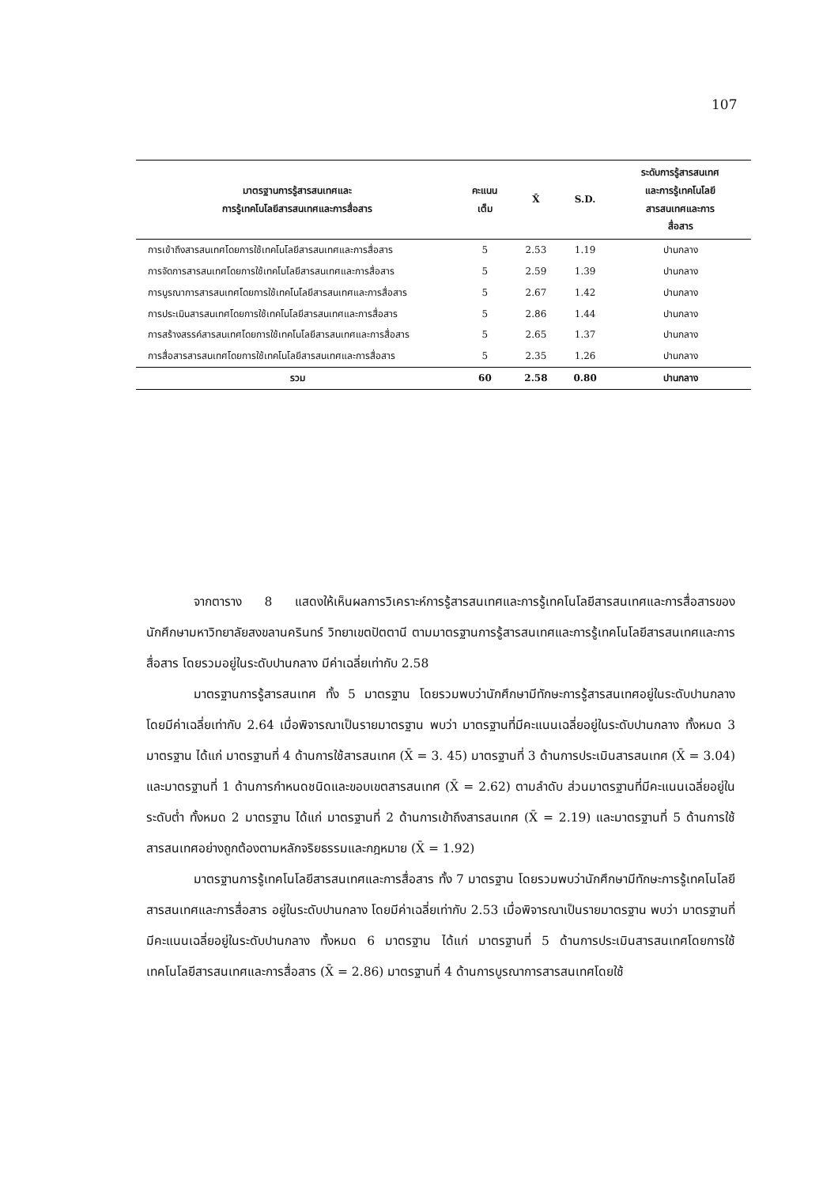107
| มาตรฐานการรู้สารสนเทศและ การรู้เทคโนโลยีสารสนเทศและการสื่อสาร | คะแนน เต็ม | X̄ | S.D. | ระดับการรู้สารสนเทศ และการรู้เทคโนโลยี สารสนเทศและการ สื่อสาร |
| --- | --- | --- | --- | --- |
| การเข้าถึงสารสนเทศโดยการใช้เทคโนโลยีสารสนเทศและการสื่อสาร | 5 | 2.53 | 1.19 | ปานกลาง |
| การจัดการสารสนเทศโดยการใช้เทคโนโลยีสารสนเทศและการสื่อสาร | 5 | 2.59 | 1.39 | ปานกลาง |
| การบูรณาการสารสนเทศโดยการใช้เทคโนโลยีสารสนเทศและการสื่อสาร | 5 | 2.67 | 1.42 | ปานกลาง |
| การประเมินสารสนเทศโดยการใช้เทคโนโลยีสารสนเทศและการสื่อสาร | 5 | 2.86 | 1.44 | ปานกลาง |
| การสร้างสรรค์สารสนเทศโดยการใช้เทคโนโลยีสารสนเทศและการสื่อสาร | 5 | 2.65 | 1.37 | ปานกลาง |
| การสื่อสารสารสนเทศโดยการใช้เทคโนโลยีสารสนเทศและการสื่อสาร | 5 | 2.35 | 1.26 | ปานกลาง |
| รวม | 60 | 2.58 | 0.80 | ปานกลาง |
จากตาราง 8 แสดงให้เห็นผลการวิเคราะห์การรู้สารสนเทศและการรู้เทคโนโลยีสารสนเทศและการสื่อสารของนักศึกษามหาวิทยาลัยสงขลานครินทร์ วิทยาเขตปัตตานี ตามมาตรฐานการรู้สารสนเทศและการรู้เทคโนโลยีสารสนเทศและการสื่อสาร โดยรวมอยู่ในระดับปานกลาง มีค่าเฉลี่ยเท่ากับ 2.58
มาตรฐานการรู้สารสนเทศ ทั้ง 5 มาตรฐาน โดยรวมพบว่านักศึกษามีทักษะการรู้สารสนเทศอยู่ในระดับปานกลาง โดยมีค่าเฉลี่ยเท่ากับ 2.64 เมื่อพิจารณาเป็นรายมาตรฐาน พบว่า มาตรฐานที่มีคะแนนเฉลี่ยอยู่ในระดับปานกลาง ทั้งหมด 3 มาตรฐาน ได้แก่ มาตรฐานที่ 4 ด้านการใช้สารสนเทศ (X̄ = 3. 45) มาตรฐานที่ 3 ด้านการประเมินสารสนเทศ (X̄ = 3.04) และมาตรฐานที่ 1 ด้านการกำหนดชนิดและขอบเขตสารสนเทศ (X̄ = 2.62) ตามลำดับ ส่วนมาตรฐานที่มีคะแนนเฉลี่ยอยู่ในระดับต่ำ ทั้งหมด 2 มาตรฐาน ได้แก่ มาตรฐานที่ 2 ด้านการเข้าถึงสารสนเทศ (X̄ = 2.19) และมาตรฐานที่ 5 ด้านการใช้สารสนเทศอย่างถูกต้องตามหลักจริยธรรมและกฎหมาย (X̄ = 1.92)
มาตรฐานการรู้เทคโนโลยีสารสนเทศและการสื่อสาร ทั้ง 7 มาตรฐาน โดยรวมพบว่านักศึกษามีทักษะการรู้เทคโนโลยีสารสนเทศและการสื่อสาร อยู่ในระดับปานกลาง โดยมีค่าเฉลี่ยเท่ากับ 2.53 เมื่อพิจารณาเป็นรายมาตรฐาน พบว่า มาตรฐานที่มีคะแนนเฉลี่ยอยู่ในระดับปานกลาง ทั้งหมด 6 มาตรฐาน ได้แก่ มาตรฐานที่ 5 ด้านการประเมินสารสนเทศโดยการใช้เทคโนโลยีสารสนเทศและการสื่อสาร (X̄ = 2.86) มาตรฐานที่ 4 ด้านการบูรณาการสารสนเทศโดยใช้